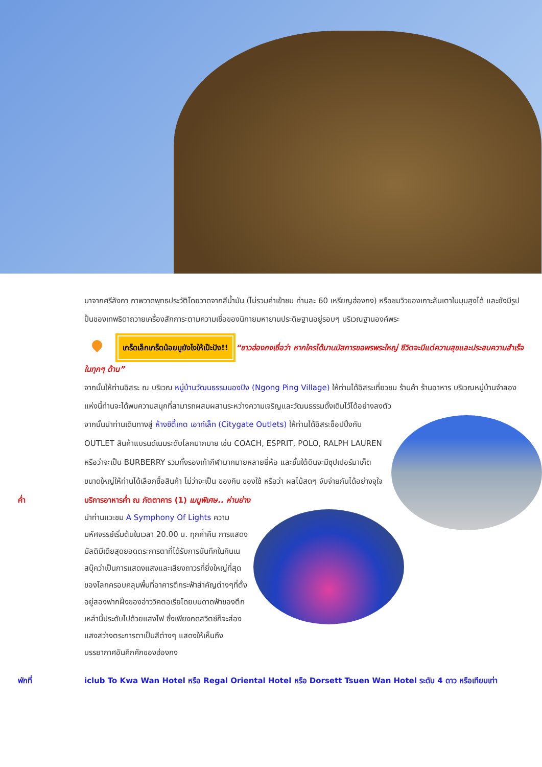มาจากศรีลังกา ภาพวาดพุทธประวัติโดยวาดจากสีน้ำมัน (ไม่รวมค่าเข้าชม ท่านละ 60 เหรียญฮ่องกง) หรือชมวิวของเกาะลันเตาในมุมสูงได้ และยังมีรูปปั้นของเทพธิดาถวายเครื่องสักการะตามความเชื่อของนิกายมหายานประดิษฐานอยู่รอบๆ บริเวณฐานองค์พระ
เกร็ดเล็กเกร็ดน้อยมูยังไงให้เป๊ะปัง!! “ชาวฮ่องกงเชื่อว่า หากใครได้มานมัสการขอพรพระใหญ่ ชีวิตจะมีแต่ความสุขและประสบความสำเร็จในทุกๆ ด้าน”
จากนั้นให้ท่านอิสระ ณ บริเวณ หมู่บ้านวัฒนธรรมนองปิง (Ngong Ping Village) ให้ท่านได้อิสระเที่ยวชม ร้านค้า ร้านอาหาร บริเวณหมู่บ้านจำลองแห่งนี้ท่านจะได้พบความสนุกที่สามารถผสมผสานระหว่างความเจริญและวัฒนธรรมดั้งเดิมไว้ได้อย่างลงตัว
จากนั้นนำท่านเดินทางสู่ ห้างซิตี้เกต เอาท์เล็ท (Citygate Outlets) ให้ท่านได้อิสระช็อปปิ้งกับ OUTLET สินค้าแบรนด์เนมระดับโลกมากมาย เช่น COACH, ESPRIT, POLO, RALPH LAUREN หรือว่าจะเป็น BURBERRY รวมทั้งรองเท้ากีฬามากมายหลายยี่ห้อ และชั้นใต้ดินจะมีซุปเปอร์มาเก็ตขนาดใหญ่ให้ท่านได้เลือกซื้อสินค้า ไม่ว่าจะเป็น ของกิน ของใช้ หรือว่า ผลไม้สดๆ จับจ่ายกันได้อย่างจุใจ
ค่ำ บริการอาหารค่ำ ณ ภัตตาคาร (1) เมนูพิเศษ.. ห่านย่าง
นำท่านแวะชม A Symphony Of Lights ความมหัศจรรย์เริ่มต้นในเวลา 20.00 น. ทุกค่ำคืน การแสดงมัลติมีเดียสุดยอดตระการตาที่ได้รับการบันทึกในกินเนสบุ๊คว่าเป็นการแสดงแสงและเสียงถาวรที่ยิ่งใหญ่ที่สุดของโลกครอบคลุมพื้นที่อาคารตึกระฟ้าสำคัญต่างๆที่ตั้งอยู่สองฟากฝั่งของอ่าววิคตอเรียโดยบนดาดฟ้าของตึกเหล่านี้ประดับไปด้วยแสงไฟ ซึ่งเพียงกดสวิตซ์ก็จะส่องแสงสว่างตระการตาเป็นสีต่างๆ แสดงให้เห็นถึงบรรยากาศอันคึกคักของฮ่องกง
พักที่ iclub To Kwa Wan Hotel หรือ Regal Oriental Hotel หรือ Dorsett Tsuen Wan Hotel ระดับ 4 ดาว หรือเทียบเท่า